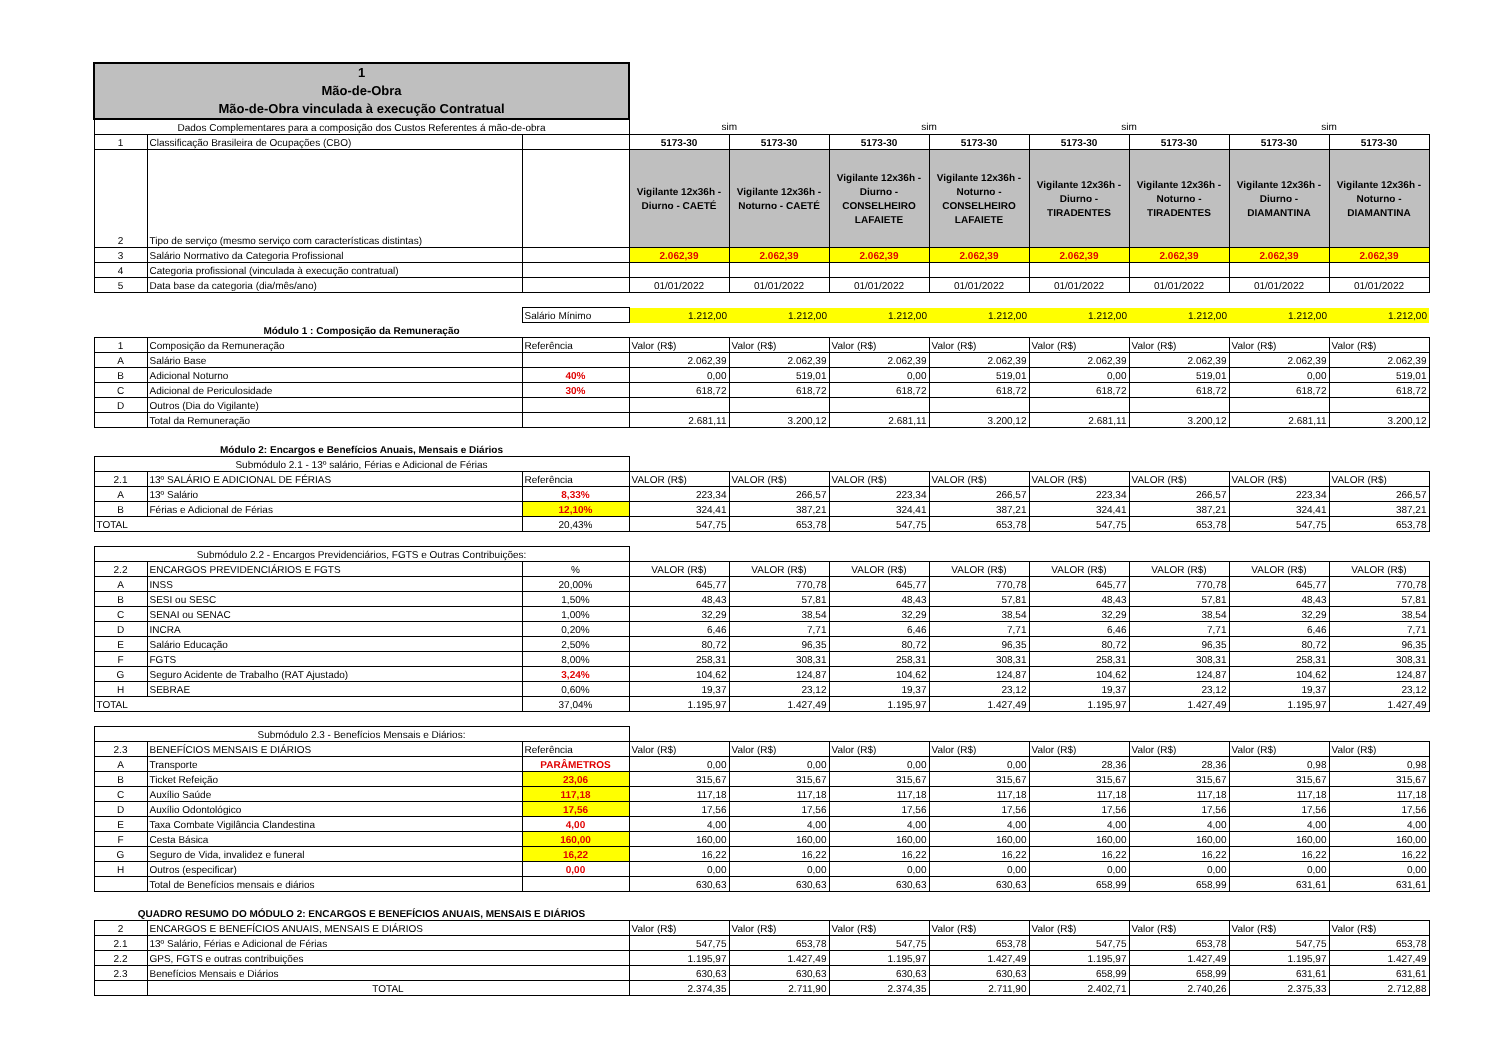| 1 Mão-de-Obra Mão-de-Obra vinculada à execução Contratual | | | | | | | | | | |
| Dados Complementares para a composição dos Custos Referentes á mão-de-obra | | | sim | | sim | | sim | | sim | |
| 1 | Classificação Brasileira de Ocupações (CBO) | | 5173-30 | 5173-30 | 5173-30 | 5173-30 | 5173-30 | 5173-30 | 5173-30 | 5173-30 |
| 2 | Tipo de serviço (mesmo serviço com características distintas) | | Vigilante 12x36h - Diurno - CAETÉ | Vigilante 12x36h - Noturno - CAETÉ | Vigilante 12x36h - Diurno - CONSELHEIRO LAFAIETE | Vigilante 12x36h - Noturno - CONSELHEIRO LAFAIETE | Vigilante 12x36h - Diurno - TIRADENTES | Vigilante 12x36h - Noturno - TIRADENTES | Vigilante 12x36h - Diurno - DIAMANTINA | Vigilante 12x36h - Noturno - DIAMANTINA |
| 3 | Salário Normativo da Categoria Profissional | | 2.062,39 | 2.062,39 | 2.062,39 | 2.062,39 | 2.062,39 | 2.062,39 | 2.062,39 | 2.062,39 |
| 4 | Categoria profissional (vinculada à execução contratual) | | | | | | | | | |
| 5 | Data base da categoria (dia/mês/ano) | | 01/01/2022 | 01/01/2022 | 01/01/2022 | 01/01/2022 | 01/01/2022 | 01/01/2022 | 01/01/2022 | 01/01/2022 |
| | | Salário Mínimo | 1.212,00 | 1.212,00 | 1.212,00 | 1.212,00 | 1.212,00 | 1.212,00 | 1.212,00 | 1.212,00 |
| Módulo 1 : Composição da Remuneração | | | | | | | | | | |
| 1 | Composição da Remuneração | Referência | Valor (R$) | Valor (R$) | Valor (R$) | Valor (R$) | Valor (R$) | Valor (R$) | Valor (R$) | Valor (R$) |
| A | Salário Base | | 2.062,39 | 2.062,39 | 2.062,39 | 2.062,39 | 2.062,39 | 2.062,39 | 2.062,39 | 2.062,39 |
| B | Adicional Noturno | 40% | 0,00 | 519,01 | 0,00 | 519,01 | 0,00 | 519,01 | 0,00 | 519,01 |
| C | Adicional de Periculosidade | 30% | 618,72 | 618,72 | 618,72 | 618,72 | 618,72 | 618,72 | 618,72 | 618,72 |
| D | Outros (Dia do Vigilante) | | | | | | | | | |
| | Total da Remuneração | | 2.681,11 | 3.200,12 | 2.681,11 | 3.200,12 | 2.681,11 | 3.200,12 | 2.681,11 | 3.200,12 |
| Módulo 2: Encargos e Benefícios Anuais, Mensais e Diários | | | | | | | | | | |
| Submódulo 2.1 - 13º salário, Férias e Adicional de Férias | | | | | | | | | | |
| 2.1 | 13º SALÁRIO E ADICIONAL DE FÉRIAS | Referência | VALOR (R$) | VALOR (R$) | VALOR (R$) | VALOR (R$) | VALOR (R$) | VALOR (R$) | VALOR (R$) | VALOR (R$) |
| A | 13º Salário | 8,33% | 223,34 | 266,57 | 223,34 | 266,57 | 223,34 | 266,57 | 223,34 | 266,57 |
| B | Férias e Adicional de Férias | 12,10% | 324,41 | 387,21 | 324,41 | 387,21 | 324,41 | 387,21 | 324,41 | 387,21 |
| TOTAL | | 20,43% | 547,75 | 653,78 | 547,75 | 653,78 | 547,75 | 653,78 | 547,75 | 653,78 |
| Submódulo 2.2 - Encargos Previdenciários, FGTS e Outras Contribuições: | | | | | | | | | | |
| 2.2 | ENCARGOS PREVIDENCIÁRIOS E FGTS | % | VALOR (R$) | VALOR (R$) | VALOR (R$) | VALOR (R$) | VALOR (R$) | VALOR (R$) | VALOR (R$) | VALOR (R$) |
| A | INSS | 20,00% | 645,77 | 770,78 | 645,77 | 770,78 | 645,77 | 770,78 | 645,77 | 770,78 |
| B | SESI ou SESC | 1,50% | 48,43 | 57,81 | 48,43 | 57,81 | 48,43 | 57,81 | 48,43 | 57,81 |
| C | SENAI ou SENAC | 1,00% | 32,29 | 38,54 | 32,29 | 38,54 | 32,29 | 38,54 | 32,29 | 38,54 |
| D | INCRA | 0,20% | 6,46 | 7,71 | 6,46 | 7,71 | 6,46 | 7,71 | 6,46 | 7,71 |
| E | Salário Educação | 2,50% | 80,72 | 96,35 | 80,72 | 96,35 | 80,72 | 96,35 | 80,72 | 96,35 |
| F | FGTS | 8,00% | 258,31 | 308,31 | 258,31 | 308,31 | 258,31 | 308,31 | 258,31 | 308,31 |
| G | Seguro Acidente de Trabalho (RAT Ajustado) | 3,24% | 104,62 | 124,87 | 104,62 | 124,87 | 104,62 | 124,87 | 104,62 | 124,87 |
| H | SEBRAE | 0,60% | 19,37 | 23,12 | 19,37 | 23,12 | 19,37 | 23,12 | 19,37 | 23,12 |
| TOTAL | | 37,04% | 1.195,97 | 1.427,49 | 1.195,97 | 1.427,49 | 1.195,97 | 1.427,49 | 1.195,97 | 1.427,49 |
| Submódulo 2.3 - Benefícios Mensais e Diários: | | | | | | | | | | |
| 2.3 | BENEFÍCIOS MENSAIS E DIÁRIOS | Referência | Valor (R$) | Valor (R$) | Valor (R$) | Valor (R$) | Valor (R$) | Valor (R$) | Valor (R$) | Valor (R$) |
| A | Transporte | PARÂMETROS | 0,00 | 0,00 | 0,00 | 0,00 | 28,36 | 28,36 | 0,98 | 0,98 |
| B | Ticket Refeição | 23,06 | 315,67 | 315,67 | 315,67 | 315,67 | 315,67 | 315,67 | 315,67 | 315,67 |
| C | Auxílio Saúde | 117,18 | 117,18 | 117,18 | 117,18 | 117,18 | 117,18 | 117,18 | 117,18 | 117,18 |
| D | Auxílio Odontológico | 17,56 | 17,56 | 17,56 | 17,56 | 17,56 | 17,56 | 17,56 | 17,56 | 17,56 |
| E | Taxa Combate Vigilância Clandestina | 4,00 | 4,00 | 4,00 | 4,00 | 4,00 | 4,00 | 4,00 | 4,00 | 4,00 |
| F | Cesta Básica | 160,00 | 160,00 | 160,00 | 160,00 | 160,00 | 160,00 | 160,00 | 160,00 | 160,00 |
| G | Seguro de Vida, invalidez e funeral | 16,22 | 16,22 | 16,22 | 16,22 | 16,22 | 16,22 | 16,22 | 16,22 | 16,22 |
| H | Outros (especificar) | 0,00 | 0,00 | 0,00 | 0,00 | 0,00 | 0,00 | 0,00 | 0,00 | 0,00 |
| | Total de Benefícios mensais e diários | | 630,63 | 630,63 | 630,63 | 630,63 | 658,99 | 658,99 | 631,61 | 631,61 |
| QUADRO RESUMO DO MÓDULO 2: ENCARGOS E BENEFÍCIOS ANUAIS, MENSAIS E DIÁRIOS | | | | | | | | | | |
| 2 | ENCARGOS E BENEFÍCIOS ANUAIS, MENSAIS E DIÁRIOS | | Valor (R$) | Valor (R$) | Valor (R$) | Valor (R$) | Valor (R$) | Valor (R$) | Valor (R$) | Valor (R$) |
| 2.1 | 13º Salário, Férias e Adicional de Férias | | 547,75 | 653,78 | 547,75 | 653,78 | 547,75 | 653,78 | 547,75 | 653,78 |
| 2.2 | GPS, FGTS e outras contribuições | | 1.195,97 | 1.427,49 | 1.195,97 | 1.427,49 | 1.195,97 | 1.427,49 | 1.195,97 | 1.427,49 |
| 2.3 | Benefícios Mensais e Diários | | 630,63 | 630,63 | 630,63 | 630,63 | 658,99 | 658,99 | 631,61 | 631,61 |
| | TOTAL | | 2.374,35 | 2.711,90 | 2.374,35 | 2.711,90 | 2.402,71 | 2.740,26 | 2.375,33 | 2.712,88 |